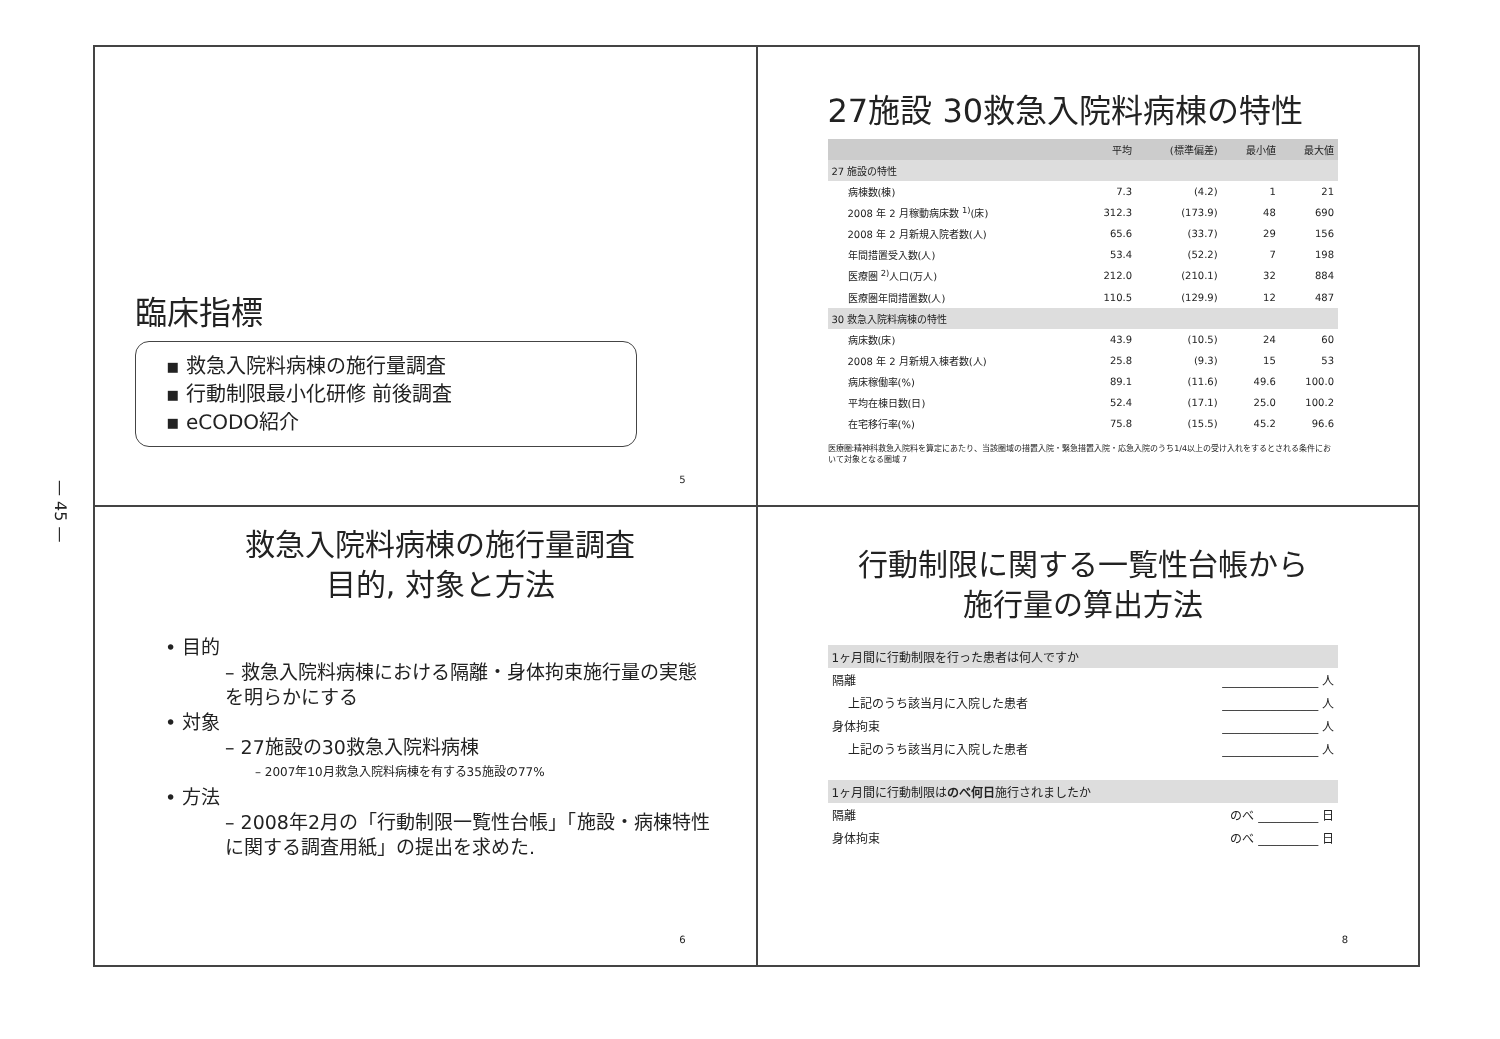— 45 —
臨床指標
▪ 救急入院料病棟の施行量調査
▪ 行動制限最小化研修 前後調査
▪ eCODO紹介
5
27施設 30救急入院料病棟の特性
| | 平均 | (標準偏差) | 最小値 | 最大値 |
| --- | --- | --- | --- | --- |
| 27 施設の特性 | | | | |
| 病棟数(棟) | 7.3 | (4.2) | 1 | 21 |
| 2008 年 2 月稼動病床数 <sup>1)</sup>(床) | 312.3 | (173.9) | 48 | 690 |
| 2008 年 2 月新規入院者数(人) | 65.6 | (33.7) | 29 | 156 |
| 年間措置受入数(人) | 53.4 | (52.2) | 7 | 198 |
| 医療圏 <sup>2)</sup>人口(万人) | 212.0 | (210.1) | 32 | 884 |
| 医療圏年間措置数(人) | 110.5 | (129.9) | 12 | 487 |
| 30 救急入院料病棟の特性 | | | | |
| 病床数(床) | 43.9 | (10.5) | 24 | 60 |
| 2008 年 2 月新規入棟者数(人) | 25.8 | (9.3) | 15 | 53 |
| 病床稼働率(%) | 89.1 | (11.6) | 49.6 | 100.0 |
| 平均在棟日数(日) | 52.4 | (17.1) | 25.0 | 100.2 |
| 在宅移行率(%) | 75.8 | (15.5) | 45.2 | 96.6 |
医療圏:精神科救急入院料を算定にあたり、当該圏域の措置入院・緊急措置入院・応急入院のうち1/4以上の受け入れをするとされる条件において対象となる圏域 7
救急入院料病棟の施行量調査
目的, 対象と方法
• 目的
– 救急入院料病棟における隔離・身体拘束施行量の実態を明らかにする
• 対象
– 27施設の30救急入院料病棟
– 2007年10月救急入院料病棟を有する35施設の77%
• 方法
– 2008年2月の「行動制限一覧性台帳」「施設・病棟特性に関する調査用紙」の提出を求めた.
6
行動制限に関する一覧性台帳から
施行量の算出方法
| 1ヶ月間に行動制限を行った患者は何人ですか | |
| 隔離 | ________________ 人 |
| 上記のうち該当月に入院した患者 | ________________ 人 |
| 身体拘束 | ________________ 人 |
| 上記のうち該当月に入院した患者 | ________________ 人 |
| 1ヶ月間に行動制限は のべ何日 施行されましたか | |
| 隔離 | のべ __________ 日 |
| 身体拘束 | のべ __________ 日 |
8